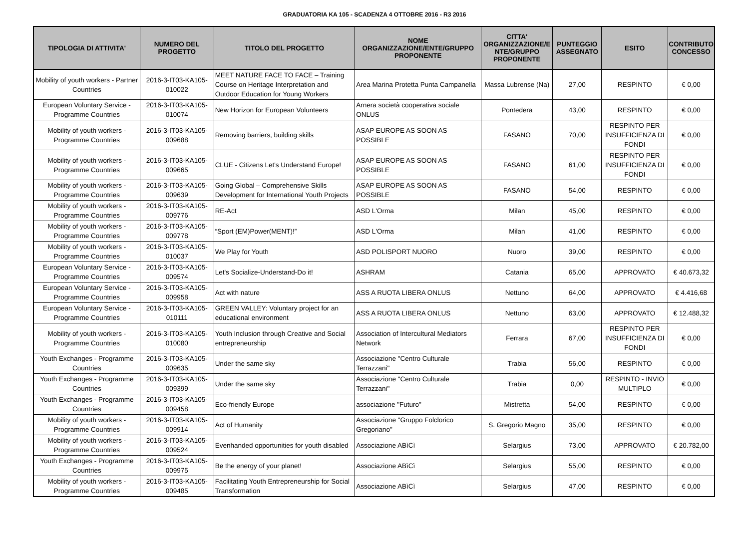GRADUATORIA KA 105 - SCADENZA 4 OTTOBRE 2016 - R3 2016
| TIPOLOGIA DI ATTIVITA' | NUMERO DEL PROGETTO | TITOLO DEL PROGETTO | NOME ORGANIZZAZIONE/ENTE/GRUPPO PROPONENTE | CITTA' ORGANIZZAZIONE/E NTE/GRUPPO PROPONENTE | PUNTEGGIO ASSEGNATO | ESITO | CONTRIBUTO CONCESSO |
| --- | --- | --- | --- | --- | --- | --- | --- |
| Mobility of youth workers - Partner Countries | 2016-3-IT03-KA105-010022 | MEET NATURE FACE TO FACE – Training Course on Heritage Interpretation and Outdoor Education for Young Workers | Area Marina Protetta Punta Campanella | Massa Lubrense (Na) | 27,00 | RESPINTO | € 0,00 |
| European Voluntary Service - Programme Countries | 2016-3-IT03-KA105-010074 | New Horizon for European Volunteers | Arnera società cooperativa sociale ONLUS | Pontedera | 43,00 | RESPINTO | € 0,00 |
| Mobility of youth workers - Programme Countries | 2016-3-IT03-KA105-009688 | Removing barriers, building skills | ASAP EUROPE AS SOON AS POSSIBLE | FASANO | 70,00 | RESPINTO PER INSUFFICIENZA DI FONDI | € 0,00 |
| Mobility of youth workers - Programme Countries | 2016-3-IT03-KA105-009665 | CLUE - Citizens Let's Understand Europe! | ASAP EUROPE AS SOON AS POSSIBLE | FASANO | 61,00 | RESPINTO PER INSUFFICIENZA DI FONDI | € 0,00 |
| Mobility of youth workers - Programme Countries | 2016-3-IT03-KA105-009639 | Going Global – Comprehensive Skills Development for International Youth Projects | ASAP EUROPE AS SOON AS POSSIBLE | FASANO | 54,00 | RESPINTO | € 0,00 |
| Mobility of youth workers - Programme Countries | 2016-3-IT03-KA105-009776 | RE-Act | ASD L'Orma | Milan | 45,00 | RESPINTO | € 0,00 |
| Mobility of youth workers - Programme Countries | 2016-3-IT03-KA105-009778 | “Sport (EM)Power(MENT)!” | ASD L'Orma | Milan | 41,00 | RESPINTO | € 0,00 |
| Mobility of youth workers - Programme Countries | 2016-3-IT03-KA105-010037 | We Play for Youth | ASD POLISPORT NUORO | Nuoro | 39,00 | RESPINTO | € 0,00 |
| European Voluntary Service - Programme Countries | 2016-3-IT03-KA105-009574 | Let's Socialize-Understand-Do it! | ASHRAM | Catania | 65,00 | APPROVATO | € 40.673,32 |
| European Voluntary Service - Programme Countries | 2016-3-IT03-KA105-009958 | Act with nature | ASS A RUOTA LIBERA ONLUS | Nettuno | 64,00 | APPROVATO | € 4.416,68 |
| European Voluntary Service - Programme Countries | 2016-3-IT03-KA105-010111 | GREEN VALLEY: Voluntary project for an educational environment | ASS A RUOTA LIBERA ONLUS | Nettuno | 63,00 | APPROVATO | € 12.488,32 |
| Mobility of youth workers - Programme Countries | 2016-3-IT03-KA105-010080 | Youth Inclusion through Creative and Social entrepreneurship | Association of Intercultural Mediators Network | Ferrara | 67,00 | RESPINTO PER INSUFFICIENZA DI FONDI | € 0,00 |
| Youth Exchanges - Programme Countries | 2016-3-IT03-KA105-009635 | Under the same sky | Associazione "Centro Culturale Terrazzani" | Trabia | 56,00 | RESPINTO | € 0,00 |
| Youth Exchanges - Programme Countries | 2016-3-IT03-KA105-009399 | Under the same sky | Associazione "Centro Culturale Terrazzani" | Trabia | 0,00 | RESPINTO - INVIO MULTIPLO | € 0,00 |
| Youth Exchanges - Programme Countries | 2016-3-IT03-KA105-009458 | Eco-friendly Europe | associazione "Futuro" | Mistretta | 54,00 | RESPINTO | € 0,00 |
| Mobility of youth workers - Programme Countries | 2016-3-IT03-KA105-009914 | Act of Humanity | Associazione "Gruppo Folclorico Gregoriano" | S. Gregorio Magno | 35,00 | RESPINTO | € 0,00 |
| Mobility of youth workers - Programme Countries | 2016-3-IT03-KA105-009524 | Evenhanded opportunities for youth disabled | Associazione ABìCì | Selargius | 73,00 | APPROVATO | € 20.782,00 |
| Youth Exchanges - Programme Countries | 2016-3-IT03-KA105-009975 | Be the energy of your planet! | Associazione ABìCì | Selargius | 55,00 | RESPINTO | € 0,00 |
| Mobility of youth workers - Programme Countries | 2016-3-IT03-KA105-009485 | Facilitating Youth Entrepreneurship for Social Transformation | Associazione ABìCì | Selargius | 47,00 | RESPINTO | € 0,00 |